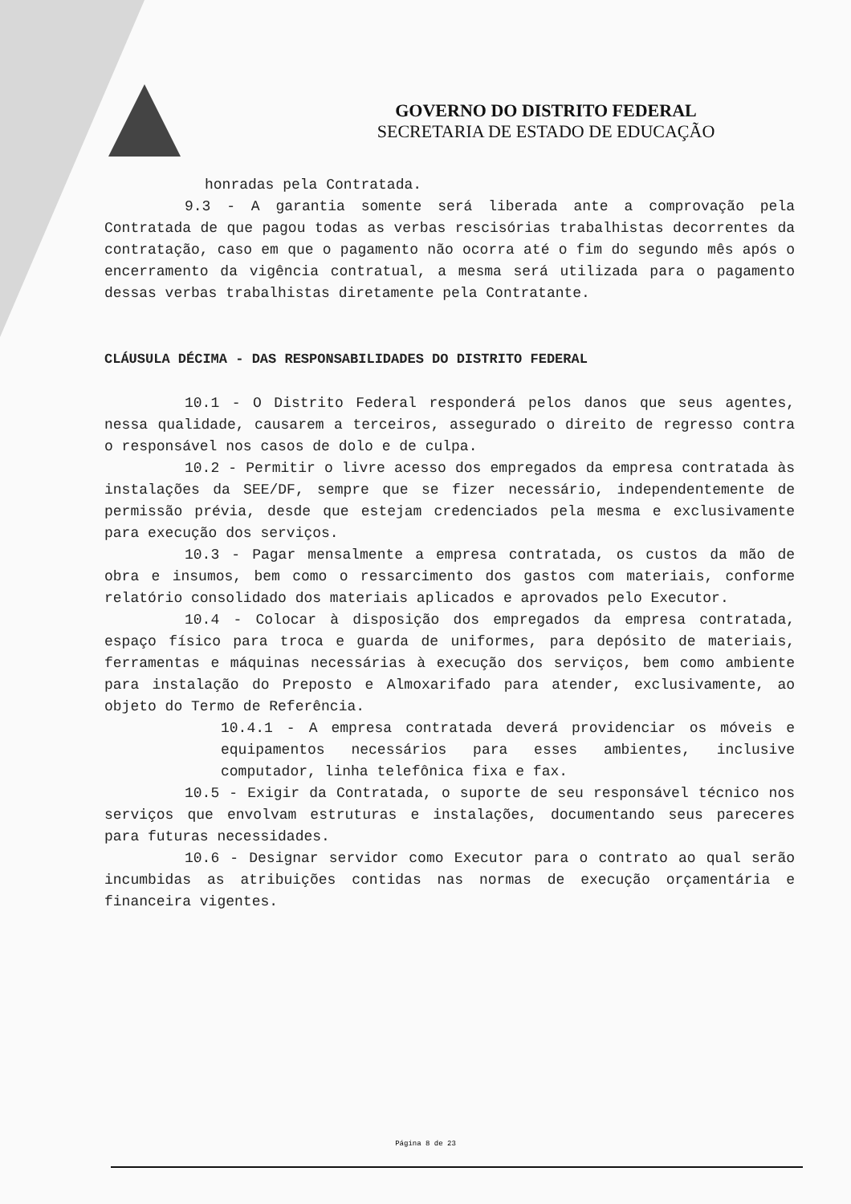GOVERNO DO DISTRITO FEDERAL
SECRETARIA DE ESTADO DE EDUCAÇÃO
honradas pela Contratada.
9.3 - A garantia somente será liberada ante a comprovação pela Contratada de que pagou todas as verbas rescisórias trabalhistas decorrentes da contratação, caso em que o pagamento não ocorra até o fim do segundo mês após o encerramento da vigência contratual, a mesma será utilizada para o pagamento dessas verbas trabalhistas diretamente pela Contratante.
CLÁUSULA DÉCIMA - DAS RESPONSABILIDADES DO DISTRITO FEDERAL
10.1 - O Distrito Federal responderá pelos danos que seus agentes, nessa qualidade, causarem a terceiros, assegurado o direito de regresso contra o responsável nos casos de dolo e de culpa.
10.2 - Permitir o livre acesso dos empregados da empresa contratada às instalações da SEE/DF, sempre que se fizer necessário, independentemente de permissão prévia, desde que estejam credenciados pela mesma e exclusivamente para execução dos serviços.
10.3 - Pagar mensalmente a empresa contratada, os custos da mão de obra e insumos, bem como o ressarcimento dos gastos com materiais, conforme relatório consolidado dos materiais aplicados e aprovados pelo Executor.
10.4 - Colocar à disposição dos empregados da empresa contratada, espaço físico para troca e guarda de uniformes, para depósito de materiais, ferramentas e máquinas necessárias à execução dos serviços, bem como ambiente para instalação do Preposto e Almoxarifado para atender, exclusivamente, ao objeto do Termo de Referência.
10.4.1 - A empresa contratada deverá providenciar os móveis e equipamentos necessários para esses ambientes, inclusive computador, linha telefônica fixa e fax.
10.5 - Exigir da Contratada, o suporte de seu responsável técnico nos serviços que envolvam estruturas e instalações, documentando seus pareceres para futuras necessidades.
10.6 - Designar servidor como Executor para o contrato ao qual serão incumbidas as atribuições contidas nas normas de execução orçamentária e financeira vigentes.
Página 8 de 23